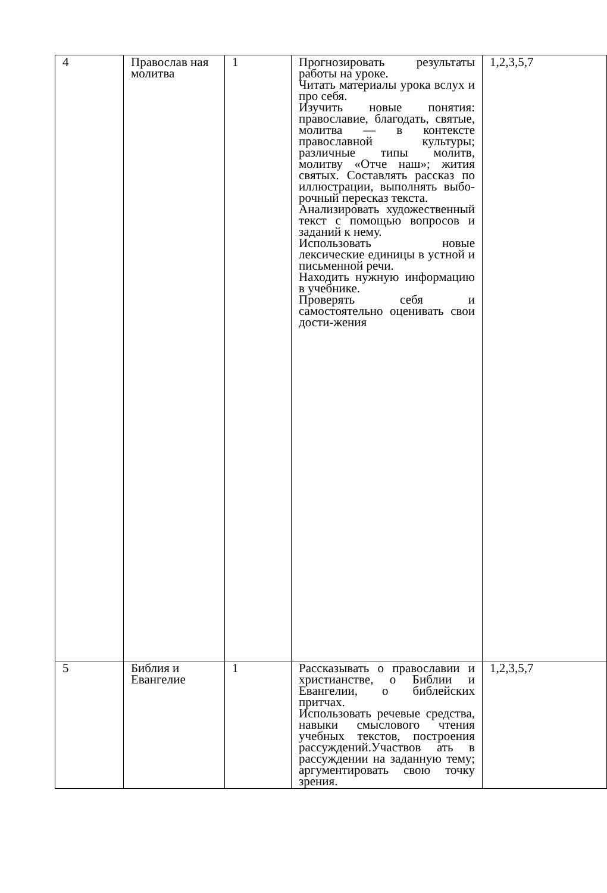| 4 | Православ ная молитва | 1 | Прогнозировать результаты работы на уроке. Читать материалы урока вслух и про себя. Изучить новые понятия: православие, благодать, святые, молитва — в контексте православной культуры; различные типы молитв, молитву «Отче наш»; жития святых. Составлять рассказ по иллюстрации, выполнять выбо-рочный пересказ текста. Анализировать художественный текст с помощью вопросов и заданий к нему. Использовать новые лексические единицы в устной и письменной речи. Находить нужную информацию в учебнике. Проверять себя и самостоятельно оценивать свои дости-жения | 1,2,3,5,7 |
| 5 | Библия и Евангелие | 1 | Рассказывать о православии и христианстве, о Библии и Евангелии, о библейских притчах. Использовать речевые средства, навыки смыслового чтения учебных текстов, построения рассуждений.Участвов ать в рассуждении на заданную тему; аргументировать свою точку зрения. | 1,2,3,5,7 |